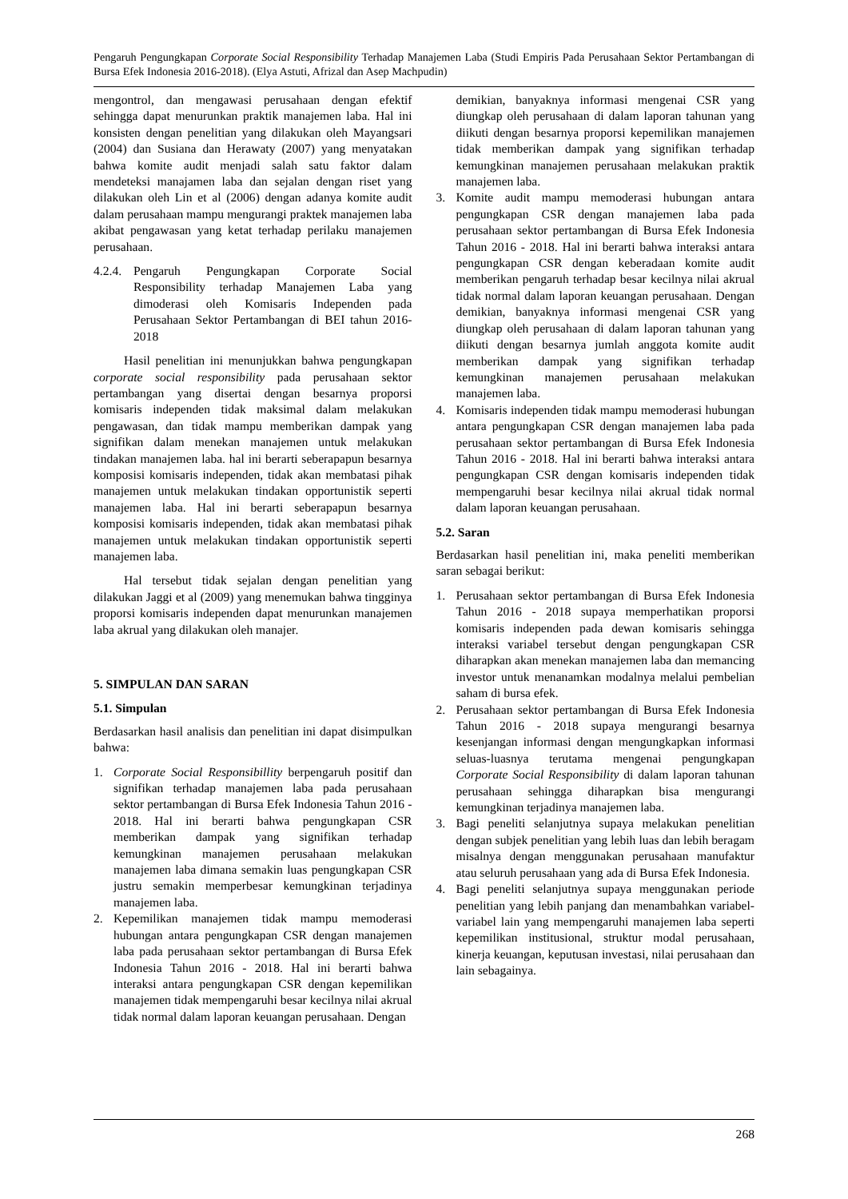Pengaruh Pengungkapan Corporate Social Responsibility Terhadap Manajemen Laba (Studi Empiris Pada Perusahaan Sektor Pertambangan di Bursa Efek Indonesia 2016-2018). (Elya Astuti, Afrizal dan Asep Machpudin)
mengontrol, dan mengawasi perusahaan dengan efektif sehingga dapat menurunkan praktik manajemen laba. Hal ini konsisten dengan penelitian yang dilakukan oleh Mayangsari (2004) dan Susiana dan Herawaty (2007) yang menyatakan bahwa komite audit menjadi salah satu faktor dalam mendeteksi manajamen laba dan sejalan dengan riset yang dilakukan oleh Lin et al (2006) dengan adanya komite audit dalam perusahaan mampu mengurangi praktek manajemen laba akibat pengawasan yang ketat terhadap perilaku manajemen perusahaan.
4.2.4. Pengaruh Pengungkapan Corporate Social Responsibility terhadap Manajemen Laba yang dimoderasi oleh Komisaris Independen pada Perusahaan Sektor Pertambangan di BEI tahun 2016-2018
Hasil penelitian ini menunjukkan bahwa pengungkapan corporate social responsibility pada perusahaan sektor pertambangan yang disertai dengan besarnya proporsi komisaris independen tidak maksimal dalam melakukan pengawasan, dan tidak mampu memberikan dampak yang signifikan dalam menekan manajemen untuk melakukan tindakan manajemen laba. hal ini berarti seberapapun besarnya komposisi komisaris independen, tidak akan membatasi pihak manajemen untuk melakukan tindakan opportunistik seperti manajemen laba. Hal ini berarti seberapapun besarnya komposisi komisaris independen, tidak akan membatasi pihak manajemen untuk melakukan tindakan opportunistik seperti manajemen laba.
Hal tersebut tidak sejalan dengan penelitian yang dilakukan Jaggi et al (2009) yang menemukan bahwa tingginya proporsi komisaris independen dapat menurunkan manajemen laba akrual yang dilakukan oleh manajer.
5. SIMPULAN DAN SARAN
5.1. Simpulan
Berdasarkan hasil analisis dan penelitian ini dapat disimpulkan bahwa:
1. Corporate Social Responsibillity berpengaruh positif dan signifikan terhadap manajemen laba pada perusahaan sektor pertambangan di Bursa Efek Indonesia Tahun 2016 - 2018. Hal ini berarti bahwa pengungkapan CSR memberikan dampak yang signifikan terhadap kemungkinan manajemen perusahaan melakukan manajemen laba dimana semakin luas pengungkapan CSR justru semakin memperbesar kemungkinan terjadinya manajemen laba.
2. Kepemilikan manajemen tidak mampu memoderasi hubungan antara pengungkapan CSR dengan manajemen laba pada perusahaan sektor pertambangan di Bursa Efek Indonesia Tahun 2016 - 2018. Hal ini berarti bahwa interaksi antara pengungkapan CSR dengan kepemilikan manajemen tidak mempengaruhi besar kecilnya nilai akrual tidak normal dalam laporan keuangan perusahaan. Dengan
demikian, banyaknya informasi mengenai CSR yang diungkap oleh perusahaan di dalam laporan tahunan yang diikuti dengan besarnya proporsi kepemilikan manajemen tidak memberikan dampak yang signifikan terhadap kemungkinan manajemen perusahaan melakukan praktik manajemen laba.
3. Komite audit mampu memoderasi hubungan antara pengungkapan CSR dengan manajemen laba pada perusahaan sektor pertambangan di Bursa Efek Indonesia Tahun 2016 - 2018. Hal ini berarti bahwa interaksi antara pengungkapan CSR dengan keberadaan komite audit memberikan pengaruh terhadap besar kecilnya nilai akrual tidak normal dalam laporan keuangan perusahaan. Dengan demikian, banyaknya informasi mengenai CSR yang diungkap oleh perusahaan di dalam laporan tahunan yang diikuti dengan besarnya jumlah anggota komite audit memberikan dampak yang signifikan terhadap kemungkinan manajemen perusahaan melakukan manajemen laba.
4. Komisaris independen tidak mampu memoderasi hubungan antara pengungkapan CSR dengan manajemen laba pada perusahaan sektor pertambangan di Bursa Efek Indonesia Tahun 2016 - 2018. Hal ini berarti bahwa interaksi antara pengungkapan CSR dengan komisaris independen tidak mempengaruhi besar kecilnya nilai akrual tidak normal dalam laporan keuangan perusahaan.
5.2. Saran
Berdasarkan hasil penelitian ini, maka peneliti memberikan saran sebagai berikut:
1. Perusahaan sektor pertambangan di Bursa Efek Indonesia Tahun 2016 - 2018 supaya memperhatikan proporsi komisaris independen pada dewan komisaris sehingga interaksi variabel tersebut dengan pengungkapan CSR diharapkan akan menekan manajemen laba dan memancing investor untuk menanamkan modalnya melalui pembelian saham di bursa efek.
2. Perusahaan sektor pertambangan di Bursa Efek Indonesia Tahun 2016 - 2018 supaya mengurangi besarnya kesenjangan informasi dengan mengungkapkan informasi seluas-luasnya terutama mengenai pengungkapan Corporate Social Responsibility di dalam laporan tahunan perusahaan sehingga diharapkan bisa mengurangi kemungkinan terjadinya manajemen laba.
3. Bagi peneliti selanjutnya supaya melakukan penelitian dengan subjek penelitian yang lebih luas dan lebih beragam misalnya dengan menggunakan perusahaan manufaktur atau seluruh perusahaan yang ada di Bursa Efek Indonesia.
4. Bagi peneliti selanjutnya supaya menggunakan periode penelitian yang lebih panjang dan menambahkan variabel-variabel lain yang mempengaruhi manajemen laba seperti kepemilikan institusional, struktur modal perusahaan, kinerja keuangan, keputusan investasi, nilai perusahaan dan lain sebagainya.
268